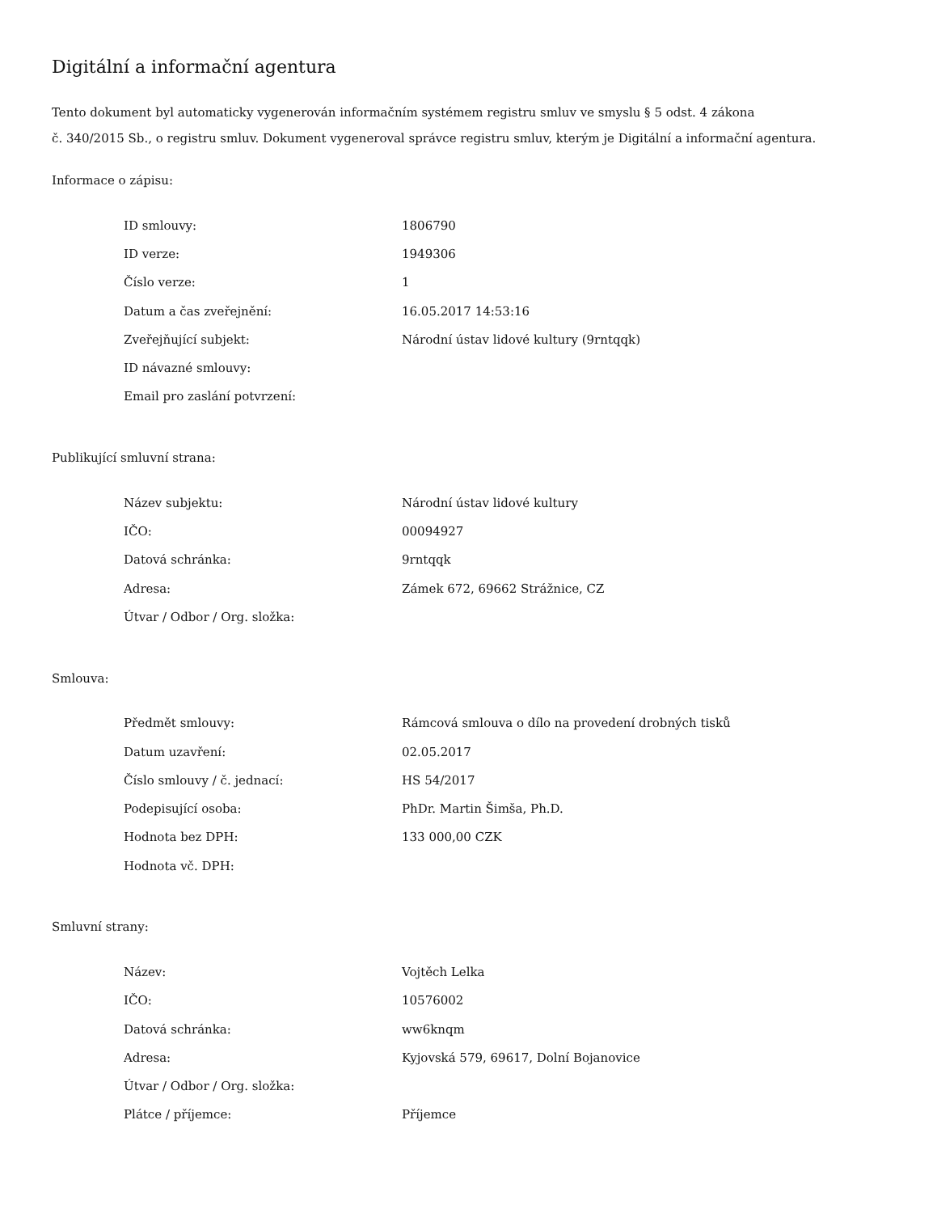Digitální a informační agentura
Tento dokument byl automaticky vygenerován informačním systémem registru smluv ve smyslu § 5 odst. 4 zákona
č. 340/2015 Sb., o registru smluv. Dokument vygeneroval správce registru smluv, kterým je Digitální a informační agentura.
Informace o zápisu:
| ID smlouvy: | 1806790 |
| ID verze: | 1949306 |
| Číslo verze: | 1 |
| Datum a čas zveřejnění: | 16.05.2017 14:53:16 |
| Zveřejňující subjekt: | Národní ústav lidové kultury (9rntqqk) |
| ID návazné smlouvy: | |
| Email pro zaslání potvrzení: | |
Publikující smluvní strana:
| Název subjektu: | Národní ústav lidové kultury |
| IČO: | 00094927 |
| Datová schránka: | 9rntqqk |
| Adresa: | Zámek 672, 69662 Strážnice, CZ |
| Útvar / Odbor / Org. složka: | |
Smlouva:
| Předmět smlouvy: | Rámcová smlouva o dílo na provedení drobných tisků |
| Datum uzavření: | 02.05.2017 |
| Číslo smlouvy / č. jednací: | HS 54/2017 |
| Podepisující osoba: | PhDr. Martin Šimša, Ph.D. |
| Hodnota bez DPH: | 133 000,00 CZK |
| Hodnota vč. DPH: | |
Smluvní strany:
| Název: | Vojtěch Lelka |
| IČO: | 10576002 |
| Datová schránka: | ww6knqm |
| Adresa: | Kyjovská 579, 69617, Dolní Bojanovice |
| Útvar / Odbor / Org. složka: | |
| Plátce / příjemce: | Příjemce |